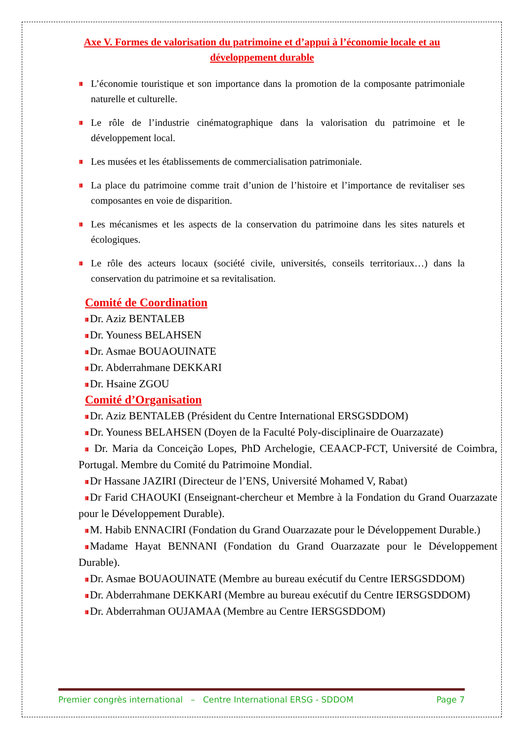Axe V. Formes de valorisation du patrimoine et d’appui à l’économie locale et au développement durable
L’économie touristique et son importance dans la promotion de la composante patrimoniale naturelle et culturelle.
Le rôle de l’industrie cinématographique dans la valorisation du patrimoine et le développement local.
Les musées et les établissements de commercialisation patrimoniale.
La place du patrimoine comme trait d’union de l’histoire et l’importance de revitaliser ses composantes en voie de disparition.
Les mécanismes et les aspects de la conservation du patrimoine dans les sites naturels et écologiques.
Le rôle des acteurs locaux (société civile, universités, conseils territoriaux…) dans la conservation du patrimoine et sa revitalisation.
Comité de Coordination
Dr. Aziz BENTALEB
Dr. Youness BELAHSEN
Dr. Asmae BOUAOUINATE
Dr. Abderrahmane DEKKARI
Dr. Hsaine ZGOU
Comité d’Organisation
Dr. Aziz BENTALEB (Président du Centre International ERSGSDDOM)
Dr. Youness BELAHSEN (Doyen de la Faculté Poly-disciplinaire de Ouarzazate)
Dr. Maria da Conceição Lopes, PhD Archelogie, CEAACP-FCT, Université de Coimbra, Portugal. Membre du Comité du Patrimoine Mondial.
Dr Hassane JAZIRI (Directeur de l’ENS, Université Mohamed V, Rabat)
Dr Farid CHAOUKI (Enseignant-chercheur et Membre à la Fondation du Grand Ouarzazate pour le Développement Durable).
M. Habib ENNACIRI (Fondation du Grand Ouarzazate pour le Développement Durable.)
Madame Hayat BENNANI (Fondation du Grand Ouarzazate pour le Développement Durable).
Dr. Asmae BOUAOUINATE (Membre au bureau exécutif du Centre IERSGSDDOM)
Dr. Abderrahmane DEKKARI (Membre au bureau exécutif du Centre IERSGSDDOM)
Dr. Abderrahman OUJAMAA (Membre au Centre IERSGSDDOM)
Premier congrès international – Centre International ERSG - SDDOM Page 7